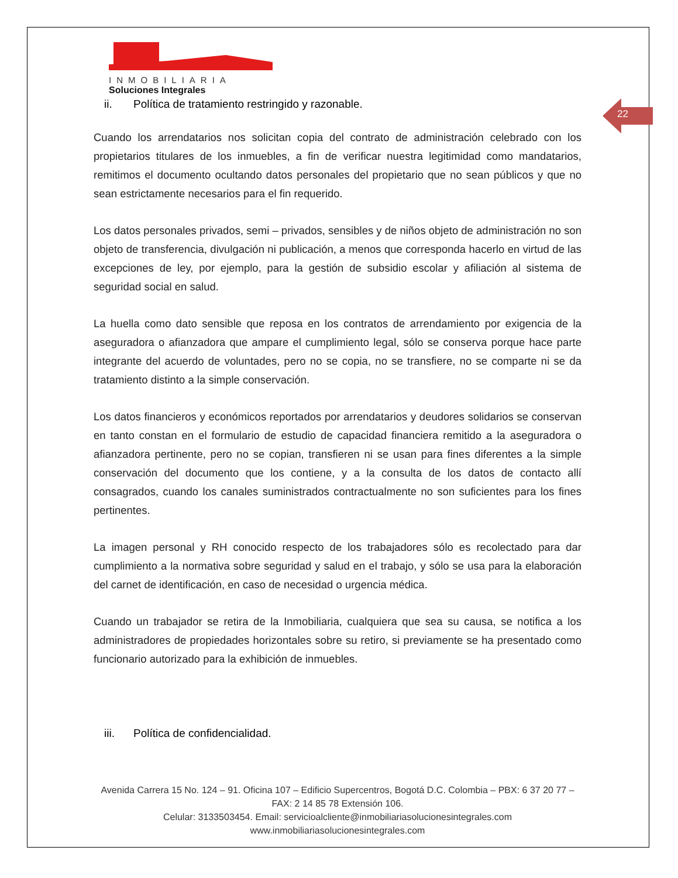22
INMOBILIARIA
Soluciones Integrales
ii. Política de tratamiento restringido y razonable.
Cuando los arrendatarios nos solicitan copia del contrato de administración celebrado con los propietarios titulares de los inmuebles, a fin de verificar nuestra legitimidad como mandatarios, remitimos el documento ocultando datos personales del propietario que no sean públicos y que no sean estrictamente necesarios para el fin requerido.
Los datos personales privados, semi – privados, sensibles y de niños objeto de administración no son objeto de transferencia, divulgación ni publicación, a menos que corresponda hacerlo en virtud de las excepciones de ley, por ejemplo, para la gestión de subsidio escolar y afiliación al sistema de seguridad social en salud.
La huella como dato sensible que reposa en los contratos de arrendamiento por exigencia de la aseguradora o afianzadora que ampare el cumplimiento legal, sólo se conserva porque hace parte integrante del acuerdo de voluntades, pero no se copia, no se transfiere, no se comparte ni se da tratamiento distinto a la simple conservación.
Los datos financieros y económicos reportados por arrendatarios y deudores solidarios se conservan en tanto constan en el formulario de estudio de capacidad financiera remitido a la aseguradora o afianzadora pertinente, pero no se copian, transfieren ni se usan para fines diferentes a la simple conservación del documento que los contiene, y a la consulta de los datos de contacto allí consagrados, cuando los canales suministrados contractualmente no son suficientes para los fines pertinentes.
La imagen personal y RH conocido respecto de los trabajadores sólo es recolectado para dar cumplimiento a la normativa sobre seguridad y salud en el trabajo, y sólo se usa para la elaboración del carnet de identificación, en caso de necesidad o urgencia médica.
Cuando un trabajador se retira de la Inmobiliaria, cualquiera que sea su causa, se notifica a los administradores de propiedades horizontales sobre su retiro, si previamente se ha presentado como funcionario autorizado para la exhibición de inmuebles.
iii. Política de confidencialidad.
Avenida Carrera 15 No. 124 – 91. Oficina 107 – Edificio Supercentros, Bogotá D.C. Colombia – PBX: 6 37 20 77 – FAX: 2 14 85 78 Extensión 106.
Celular: 3133503454. Email: servicioalcliente@inmobiliariasolucionesintegrales.com
www.inmobiliariasolucionesintegrales.com